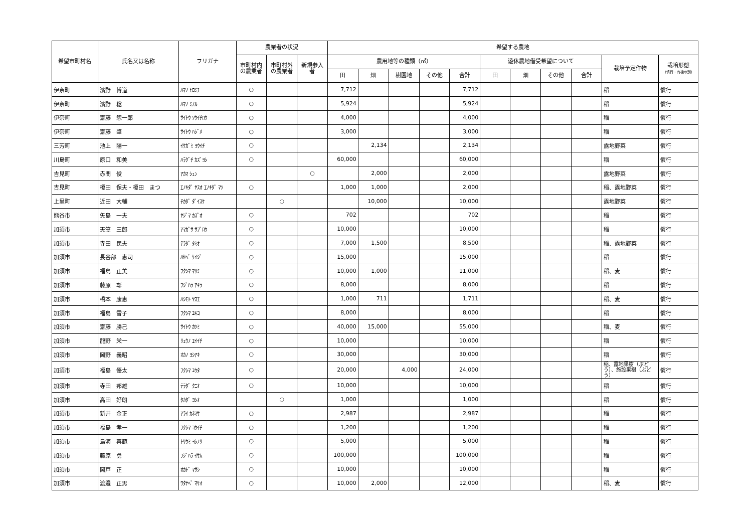| 希望市町村名 | 氏名又は名称 | フリガナ | 農業者の状況 | | | 希望する農地 | | | | | | | | | | |
| --- | --- | --- | --- | --- | --- | --- | --- | --- | --- | --- | --- | --- | --- | --- | --- | --- |
| | | | 市町村内 の農業者 | 市町村外 の農業者 | 新規参入者 | 農用地等の種類（㎡） | | | | | 遊休農地借受希望について | | | | 栽培予定作物 | 栽培形態 （慣行・有機の別） |
| | | | | | | 田 | 畑 | 樹園地 | その他 | 合計 | 田 | 畑 | その他 | 合計 | | |
| 伊奈町 | 濱野 博道 | ﾊﾏﾉ ﾋﾛﾐﾁ | ○ | | | 7,712 | | | | 7,712 | | | | | 稲 | 慣行 |
| 伊奈町 | 濱野 稔 | ﾊﾏﾉ ﾐﾉﾙ | ○ | | | 5,924 | | | | 5,924 | | | | | 稲 | 慣行 |
| 伊奈町 | 齋藤 惣一郎 | ｻｲﾄｳ ｿｳｲﾁﾛｳ | ○ | | | 4,000 | | | | 4,000 | | | | | 稲 | 慣行 |
| 伊奈町 | 齋藤 肇 | ｻｲﾄｳ ﾊｼﾞﾒ | ○ | | | 3,000 | | | | 3,000 | | | | | 稲 | 慣行 |
| 三芳町 | 池上 陽一 | ｲｹｶﾞﾐ ﾖｳｲﾁ | ○ | | | | 2,134 | | | 2,134 | | | | | 露地野菜 | 慣行 |
| 川島町 | 原口 和美 | ﾊﾗｸﾞﾁ ｶｽﾞﾖｼ | ○ | | | 60,000 | | | | 60,000 | | | | | 稲 | 慣行 |
| 吉見町 | 赤間 俊 | ｱｶﾏ ｼｭﾝ | | | ○ | | 2,000 | | | 2,000 | | | | | 露地野菜 | 慣行 |
| 吉見町 | 榎田 保夫・榎田 まつ | ｴﾉｷﾀﾞ ﾔｽｵ ｴﾉｷﾀﾞ ﾏﾂ | ○ | | | 1,000 | 1,000 | | | 2,000 | | | | | 稲、露地野菜 | 慣行 |
| 上里町 | 近田 大輔 | ﾁｶﾀﾞ ﾀﾞｲｽｹ | | ○ | | | 10,000 | | | 10,000 | | | | | 露地野菜 | 慣行 |
| 熊谷市 | 矢島 一夫 | ﾔｼﾞﾏ ｶｽﾞｵ | ○ | | | 702 | | | | 702 | | | | | 稲 | 慣行 |
| 加須市 | 天笠 三郎 | ｱﾏｶﾞｻ ｻﾌﾞﾛｳ | ○ | | | 10,000 | | | | 10,000 | | | | | 稲 | 慣行 |
| 加須市 | 寺田 民夫 | ﾃﾗﾀﾞ ﾀﾐｵ | ○ | | | 7,000 | 1,500 | | | 8,500 | | | | | 稲、露地野菜 | 慣行 |
| 加須市 | 長谷部 恵司 | ﾊｾﾍﾞ ｹｲｼﾞ | ○ | | | 15,000 | | | | 15,000 | | | | | 稲 | 慣行 |
| 加須市 | 福島 正美 | ﾌｸｼﾏ ﾏｻﾐ | ○ | | | 10,000 | 1,000 | | | 11,000 | | | | | 稲、麦 | 慣行 |
| 加須市 | 藤原 彰 | ﾌｼﾞﾊﾗ ｱｷﾗ | ○ | | | 8,000 | | | | 8,000 | | | | | 稲 | 慣行 |
| 加須市 | 橋本 康恵 | ﾊｼﾓﾄ ﾔｽｴ | ○ | | | 1,000 | 711 | | | 1,711 | | | | | 稲、麦 | 慣行 |
| 加須市 | 福島 雪子 | ﾌｸｼﾏ ﾕｷｺ | ○ | | | 8,000 | | | | 8,000 | | | | | 稲 | 慣行 |
| 加須市 | 齋藤 勝己 | ｻｲﾄｳ ｶﾂﾐ | ○ | | | 40,000 | 15,000 | | | 55,000 | | | | | 稲、麦 | 慣行 |
| 加須市 | 龍野 栄一 | ﾘｭｳﾉ ｴｲｲﾁ | ○ | | | 10,000 | | | | 10,000 | | | | | 稲 | 慣行 |
| 加須市 | 岡野 義昭 | ｵｶﾉ ﾖｼｱｷ | ○ | | | 30,000 | | | | 30,000 | | | | | 稲 | 慣行 |
| 加須市 | 福島 優太 | ﾌｸｼﾏ ﾕｳﾀ | ○ | | | 20,000 | | 4,000 | | 24,000 | | | | | 稲、露地果樹（ぶどう）、施設果樹（ぶどう） | 慣行 |
| 加須市 | 寺田 邦雄 | ﾃﾗﾀﾞ ｸﾆｵ | ○ | | | 10,000 | | | | 10,000 | | | | | 稲 | 慣行 |
| 加須市 | 高田 好朗 | ﾀｶﾀﾞ ﾖｼｵ | | ○ | | 1,000 | | | | 1,000 | | | | | 稲 | 慣行 |
| 加須市 | 新井 金正 | ｱﾗｲ ｶﾈﾏｻ | ○ | | | 2,987 | | | | 2,987 | | | | | 稲 | 慣行 |
| 加須市 | 福島 孝一 | ﾌｸｼﾏ ｺｳｲﾁ | ○ | | | 1,200 | | | | 1,200 | | | | | 稲 | 慣行 |
| 加須市 | 鳥海 喜範 | ﾄﾘｳﾐ ﾖｼﾉﾘ | ○ | | | 5,000 | | | | 5,000 | | | | | 稲 | 慣行 |
| 加須市 | 藤原 勇 | ﾌｼﾞﾊﾗ ｲｻﾑ | ○ | | | 100,000 | | | | 100,000 | | | | | 稲 | 慣行 |
| 加須市 | 岡戸 正 | ｵｶﾄﾞ ﾏｻｼ | ○ | | | 10,000 | | | | 10,000 | | | | | 稲 | 慣行 |
| 加須市 | 渡邉 正男 | ﾜﾀﾅﾍﾞ ﾏｻｵ | ○ | | | 10,000 | 2,000 | | | 12,000 | | | | | 稲、麦 | 慣行 |